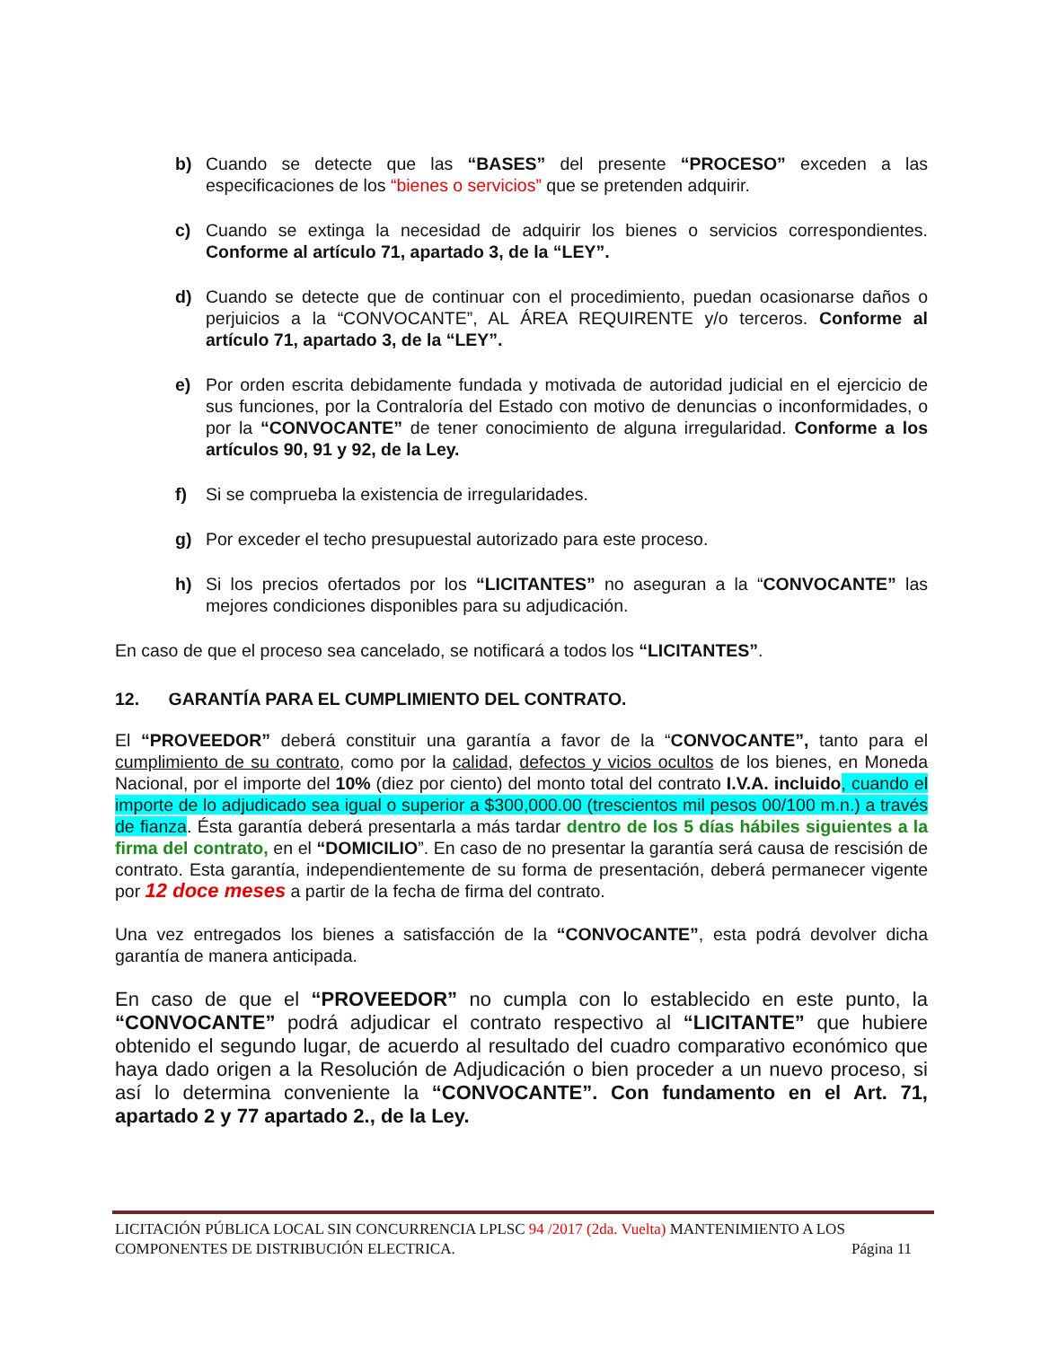b) Cuando se detecte que las “BASES” del presente “PROCESO” exceden a las especificaciones de los “bienes o servicios” que se pretenden adquirir.
c) Cuando se extinga la necesidad de adquirir los bienes o servicios correspondientes. Conforme al artículo 71, apartado 3, de la “LEY”.
d) Cuando se detecte que de continuar con el procedimiento, puedan ocasionarse daños o perjuicios a la “CONVOCANTE”, AL ÁREA REQUIRENTE y/o terceros. Conforme al artículo 71, apartado 3, de la “LEY”.
e) Por orden escrita debidamente fundada y motivada de autoridad judicial en el ejercicio de sus funciones, por la Contraloría del Estado con motivo de denuncias o inconformidades, o por la “CONVOCANTE” de tener conocimiento de alguna irregularidad. Conforme a los artículos 90, 91 y 92, de la Ley.
f) Si se comprueba la existencia de irregularidades.
g) Por exceder el techo presupuestal autorizado para este proceso.
h) Si los precios ofertados por los “LICITANTES” no aseguran a la “CONVOCANTE” las mejores condiciones disponibles para su adjudicación.
En caso de que el proceso sea cancelado, se notificará a todos los “LICITANTES”.
12. GARANTÍA PARA EL CUMPLIMIENTO DEL CONTRATO.
El “PROVEEDOR” deberá constituir una garantía a favor de la “CONVOCANTE”, tanto para el cumplimiento de su contrato, como por la calidad, defectos y vicios ocultos de los bienes, en Moneda Nacional, por el importe del 10% (diez por ciento) del monto total del contrato I.V.A. incluido, cuando el importe de lo adjudicado sea igual o superior a $300,000.00 (trescientos mil pesos 00/100 m.n.) a través de fianza. Ésta garantía deberá presentarla a más tardar dentro de los 5 días hábiles siguientes a la firma del contrato, en el “DOMICILIO”. En caso de no presentar la garantía será causa de rescisión de contrato. Esta garantía, independientemente de su forma de presentación, deberá permanecer vigente por 12 doce meses a partir de la fecha de firma del contrato.
Una vez entregados los bienes a satisfacción de la “CONVOCANTE”, esta podrá devolver dicha garantía de manera anticipada.
En caso de que el “PROVEEDOR” no cumpla con lo establecido en este punto, la “CONVOCANTE” podrá adjudicar el contrato respectivo al “LICITANTE” que hubiere obtenido el segundo lugar, de acuerdo al resultado del cuadro comparativo económico que haya dado origen a la Resolución de Adjudicación o bien proceder a un nuevo proceso, si así lo determina conveniente la “CONVOCANTE”. Con fundamento en el Art. 71, apartado 2 y 77 apartado 2., de la Ley.
LICITACIÓN PÚBLICA LOCAL SIN CONCURRENCIA LPLSC 94 /2017 (2da. Vuelta) MANTENIMIENTO A LOS
COMPONENTES DE DISTRIBUCIÓN ELECTRICA. Página 11